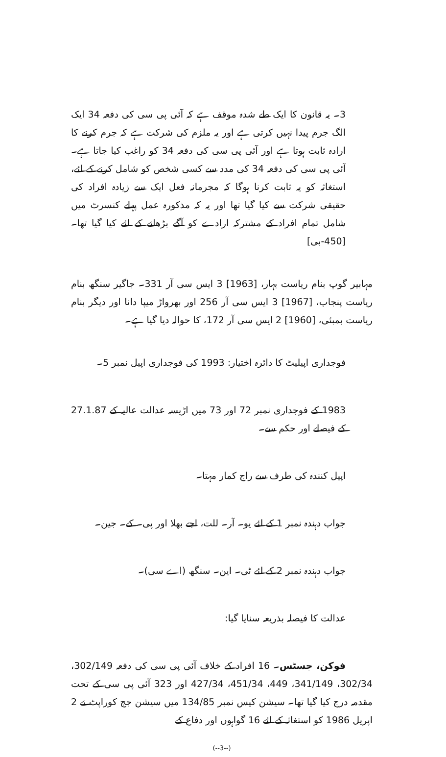3۔ یہ قانون کا ایک طے شدہ موقف ہے کہ آئی پی سی کی دفعہ 34 ایک الگ جرم پیدا نہیں کرتی ہے اور یہ ملزم کی شرکت ہے کہ جرم کرنے کا ارادہ ثابت ہوتا ہے اور آئی پی سی کی دفعہ 34 کو راغب کیا جاتا ہے۔ آئی پی سی کی دفعہ 34 کی مدد سے کسی شخص کو شامل کرنے کے لئے، استغاثہ کو یہ ثابت کرنا ہوگا کہ مجرمانہ فعل ایک سے زیادہ افراد کی حقیقی شرکت سے کیا گیا تھا اور یہ کہ مذکورہ عمل پہلے کنسرٹ میں شامل تمام افراد کے مشترکہ ارادے کو آگے بڑھانے کے لئے کیا گیا تھا۔ [450-بی]
مہابیر گوپ بنام ریاست بہار، [1963] 3 ایس سی آر 331۔ جاگیر سنگھ بنام ریاست پنجاب، [1967] 3 ایس سی آر 256 اور بھرواڑ میپا دانا اور دیگر بنام ریاست بمبئی، [1960] 2 ایس سی آر 172، کا حوالہ دیا گیا ہے۔
فوجداری اپیلیٹ کا دائرہ اختیار: 1993 کی فوجداری اپیل نمبر 5۔
1983 کے فوجداری نمبر 72 اور 73 میں اڑیسہ عدالت عالیہ کے 27.1.87 کے فیصلے اور حکم سے۔
اپیل کنندہ کی طرف سے راج کمار مہتا۔
جواب دہندہ نمبر 1 کے لئے یو۔ آر۔ للت، اجے بھلا اور پی۔ کے۔ جین۔
جواب دہندہ نمبر 2 کے لئے ٹی۔ این۔ سنگھ (اے سی)۔
عدالت کا فیصلہ بذریعہ سنایا گیا:
فوکن، جسٹس۔ 16 افراد کے خلاف آئی پی سی کی دفعہ 302/149، 302/34، 341/149، 449، 451/34، 427/34 اور 323 آئی پی سی کے تحت مقدمہ درج کیا گیا تھا۔ سیشن کیس نمبر 134/85 میں سیشن جج کوراپٹ نے 2 اپریل 1986 کو استغاثہ کے لئے 16 گواہوں اور دفاع کے
(--3--)